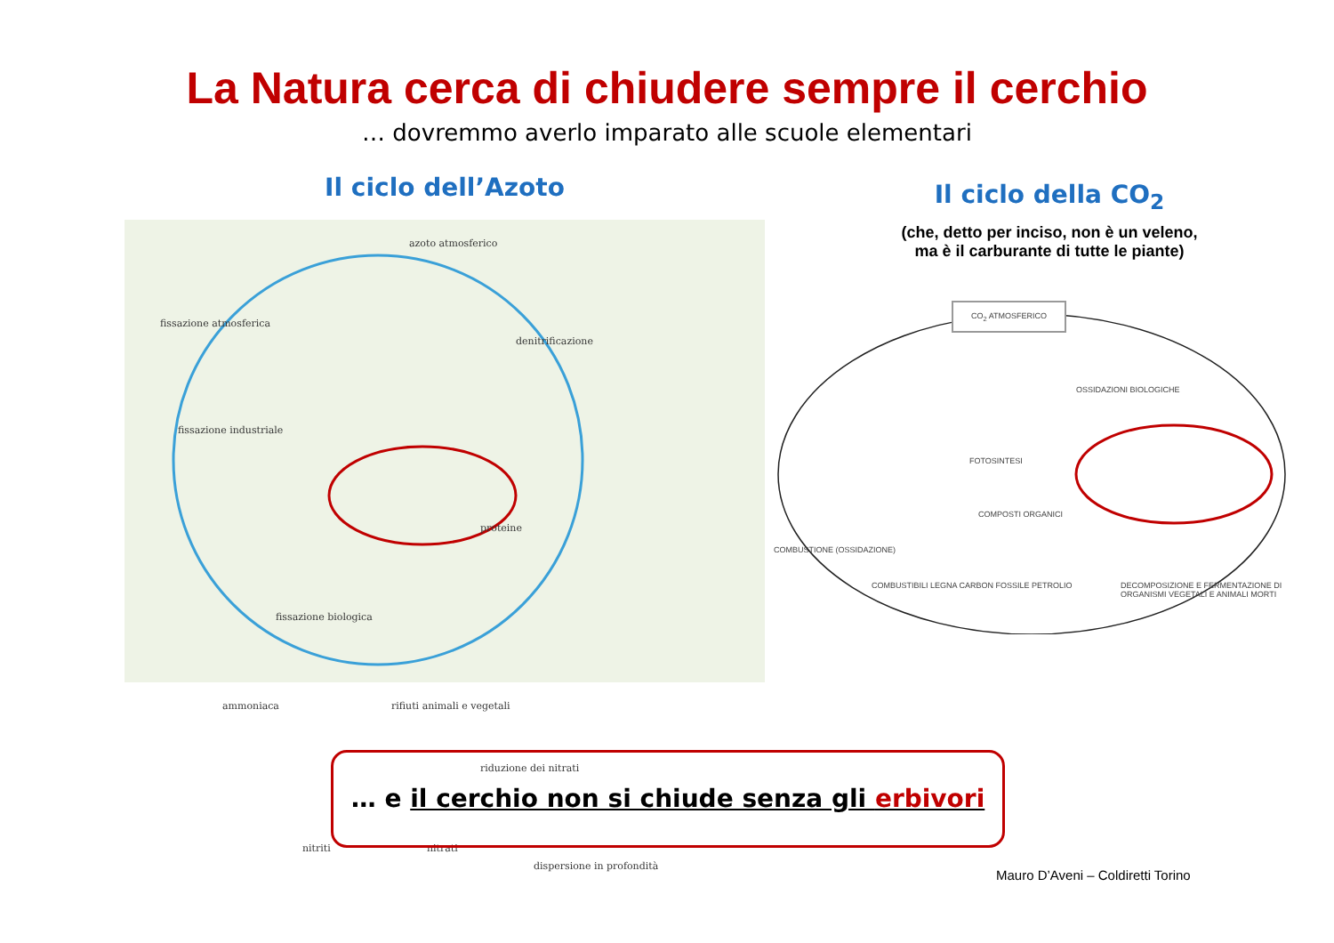La Natura cerca di chiudere sempre il cerchio
… dovremmo averlo imparato alle scuole elementari
Il ciclo dell’Azoto
azoto atmosferico
fissazione atmosferica
denitrificazione
fissazione industriale
proteine
fissazione biologica
ammoniaca rifiuti animali e vegetali
riduzione dei nitrati
nitriti nitrati
dispersione in profondità
Il ciclo della CO<sub>2</sub>
(che, detto per inciso, non è un veleno,
ma è il carburante di tutte le piante)
CO<sub>2</sub> ATMOSFERICO
OSSIDAZIONI BIOLOGICHE
FOTOSINTESI
COMPOSTI ORGANICI
COMBUSTIONE (OSSIDAZIONE)
COMBUSTIBILI LEGNA CARBON FOSSILE PETROLIO DECOMPOSIZIONE E FERMENTAZIONE DI ORGANISMI VEGETALI E ANIMALI MORTI
… e il cerchio non si chiude senza gli erbivori
Mauro D’Aveni – Coldiretti Torino